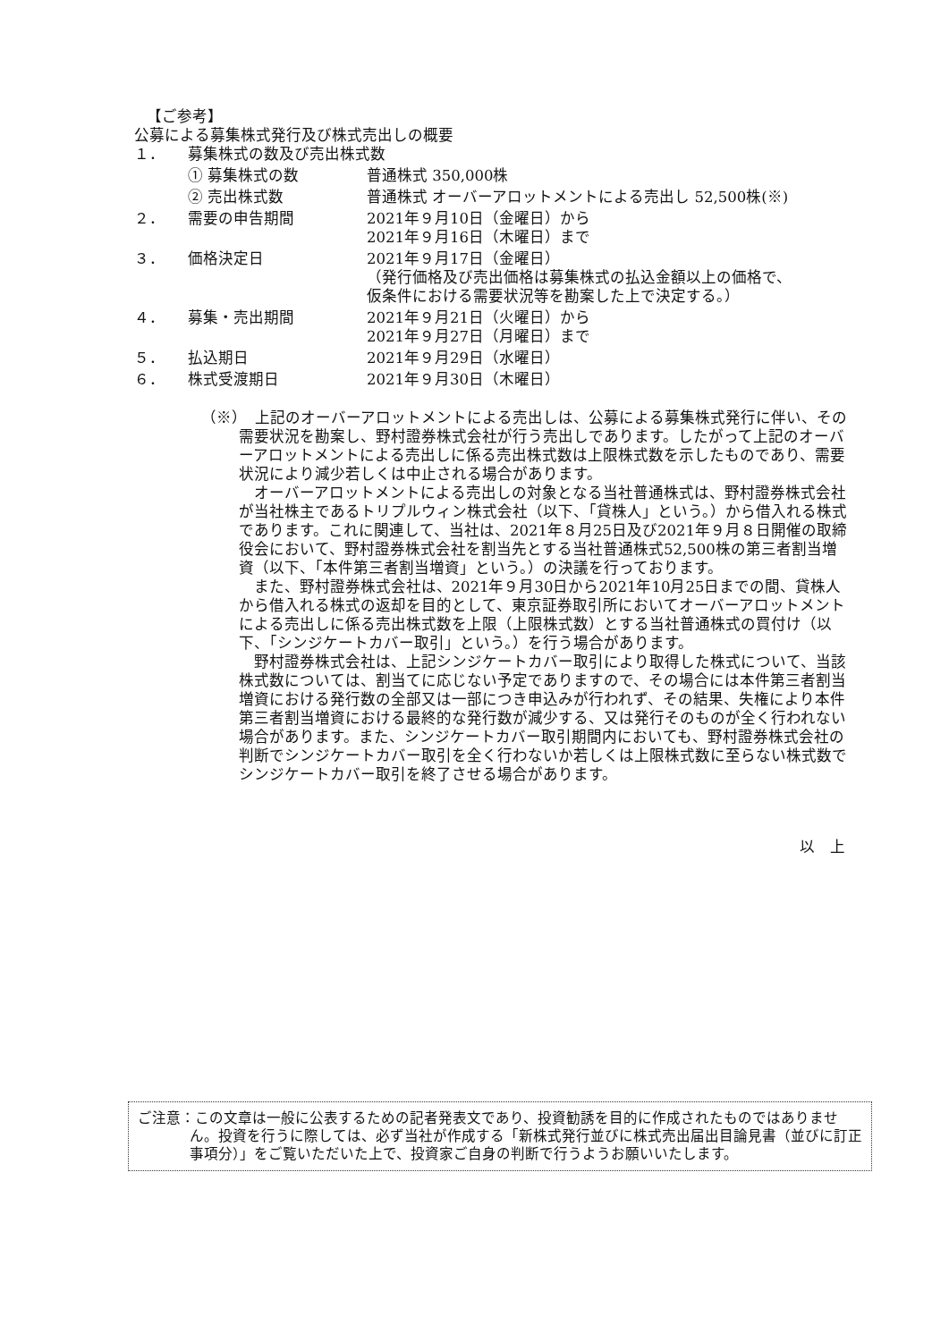【ご参考】
公募による募集株式発行及び株式売出しの概要
１． 募集株式の数及び売出株式数
① 募集株式の数 普通株式 350,000株
② 売出株式数 普通株式 オーバーアロットメントによる売出し 52,500株(※)
２． 需要の申告期間 2021年９月10日（金曜日）から
2021年９月16日（木曜日）まで
３． 価格決定日 2021年９月17日（金曜日）
（発行価格及び売出価格は募集株式の払込金額以上の価格で、
仮条件における需要状況等を勘案した上で決定する。）
４． 募集・売出期間 2021年９月21日（火曜日）から
2021年９月27日（月曜日）まで
５． 払込期日 2021年９月29日（水曜日）
６． 株式受渡期日 2021年９月30日（木曜日）
（※）　上記のオーバーアロットメントによる売出しは、公募による募集株式発行に伴い、その需要状況を勘案し、野村證券株式会社が行う売出しであります。したがって上記のオーバーアロットメントによる売出しに係る売出株式数は上限株式数を示したものであり、需要状況により減少若しくは中止される場合があります。
オーバーアロットメントによる売出しの対象となる当社普通株式は、野村證券株式会社が当社株主であるトリプルウィン株式会社（以下、「貸株人」という。）から借入れる株式であります。これに関連して、当社は、2021年８月25日及び2021年９月８日開催の取締役会において、野村證券株式会社を割当先とする当社普通株式52,500株の第三者割当増資（以下、「本件第三者割当増資」という。）の決議を行っております。
また、野村證券株式会社は、2021年９月30日から2021年10月25日までの間、貸株人から借入れる株式の返却を目的として、東京証券取引所においてオーバーアロットメントによる売出しに係る売出株式数を上限（上限株式数）とする当社普通株式の買付け（以下、「シンジケートカバー取引」という。）を行う場合があります。
野村證券株式会社は、上記シンジケートカバー取引により取得した株式について、当該株式数については、割当てに応じない予定でありますので、その場合には本件第三者割当増資における発行数の全部又は一部につき申込みが行われず、その結果、失権により本件第三者割当増資における最終的な発行数が減少する、又は発行そのものが全く行われない場合があります。また、シンジケートカバー取引期間内においても、野村證券株式会社の判断でシンジケートカバー取引を全く行わないか若しくは上限株式数に至らない株式数でシンジケートカバー取引を終了させる場合があります。
以　上
ご注意：この文章は一般に公表するための記者発表文であり、投資勧誘を目的に作成されたものではありません。投資を行うに際しては、必ず当社が作成する「新株式発行並びに株式売出届出目論見書（並びに訂正事項分）」をご覧いただいた上で、投資家ご自身の判断で行うようお願いいたします。